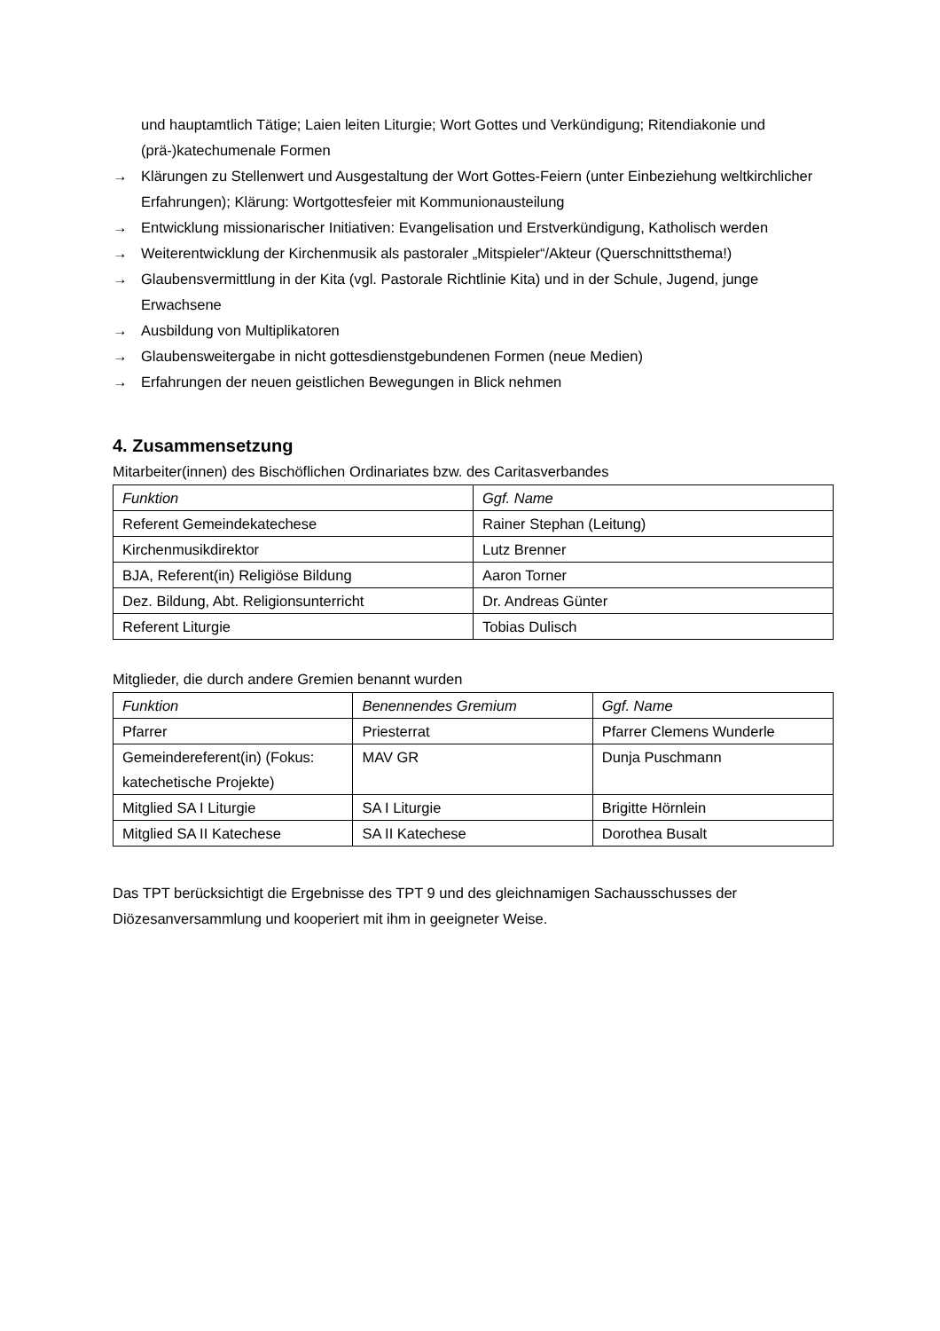und hauptamtlich Tätige; Laien leiten Liturgie; Wort Gottes und Verkündigung; Ritendiakonie und (prä-)katechumenale Formen
→ Klärungen zu Stellenwert und Ausgestaltung der Wort Gottes-Feiern (unter Einbeziehung weltkirchlicher Erfahrungen); Klärung: Wortgottesfeier mit Kommunionausteilung
→ Entwicklung missionarischer Initiativen: Evangelisation und Erstverkündigung, Katholisch werden
→ Weiterentwicklung der Kirchenmusik als pastoraler „Mitspieler“/Akteur (Querschnittsthema!)
→ Glaubensvermittlung in der Kita (vgl. Pastorale Richtlinie Kita) und in der Schule, Jugend, junge Erwachsene
→ Ausbildung von Multiplikatoren
→ Glaubensweitergabe in nicht gottesdienstgebundenen Formen (neue Medien)
→ Erfahrungen der neuen geistlichen Bewegungen in Blick nehmen
4. Zusammensetzung
Mitarbeiter(innen) des Bischöflichen Ordinariates bzw. des Caritasverbandes
| Funktion | Ggf. Name |
| Referent Gemeindekatechese | Rainer Stephan (Leitung) |
| Kirchenmusikdirektor | Lutz Brenner |
| BJA, Referent(in) Religiöse Bildung | Aaron Torner |
| Dez. Bildung, Abt. Religionsunterricht | Dr. Andreas Günter |
| Referent Liturgie | Tobias Dulisch |
Mitglieder, die durch andere Gremien benannt wurden
| Funktion | Benennendes Gremium | Ggf. Name |
| Pfarrer | Priesterrat | Pfarrer Clemens Wunderle |
| Gemeindereferent(in) (Fokus: katechetische Projekte) | MAV GR | Dunja Puschmann |
| Mitglied SA I Liturgie | SA I Liturgie | Brigitte Hörnlein |
| Mitglied SA II Katechese | SA II Katechese | Dorothea Busalt |
Das TPT berücksichtigt die Ergebnisse des TPT 9 und des gleichnamigen Sachausschusses der Diözesanversammlung und kooperiert mit ihm in geeigneter Weise.